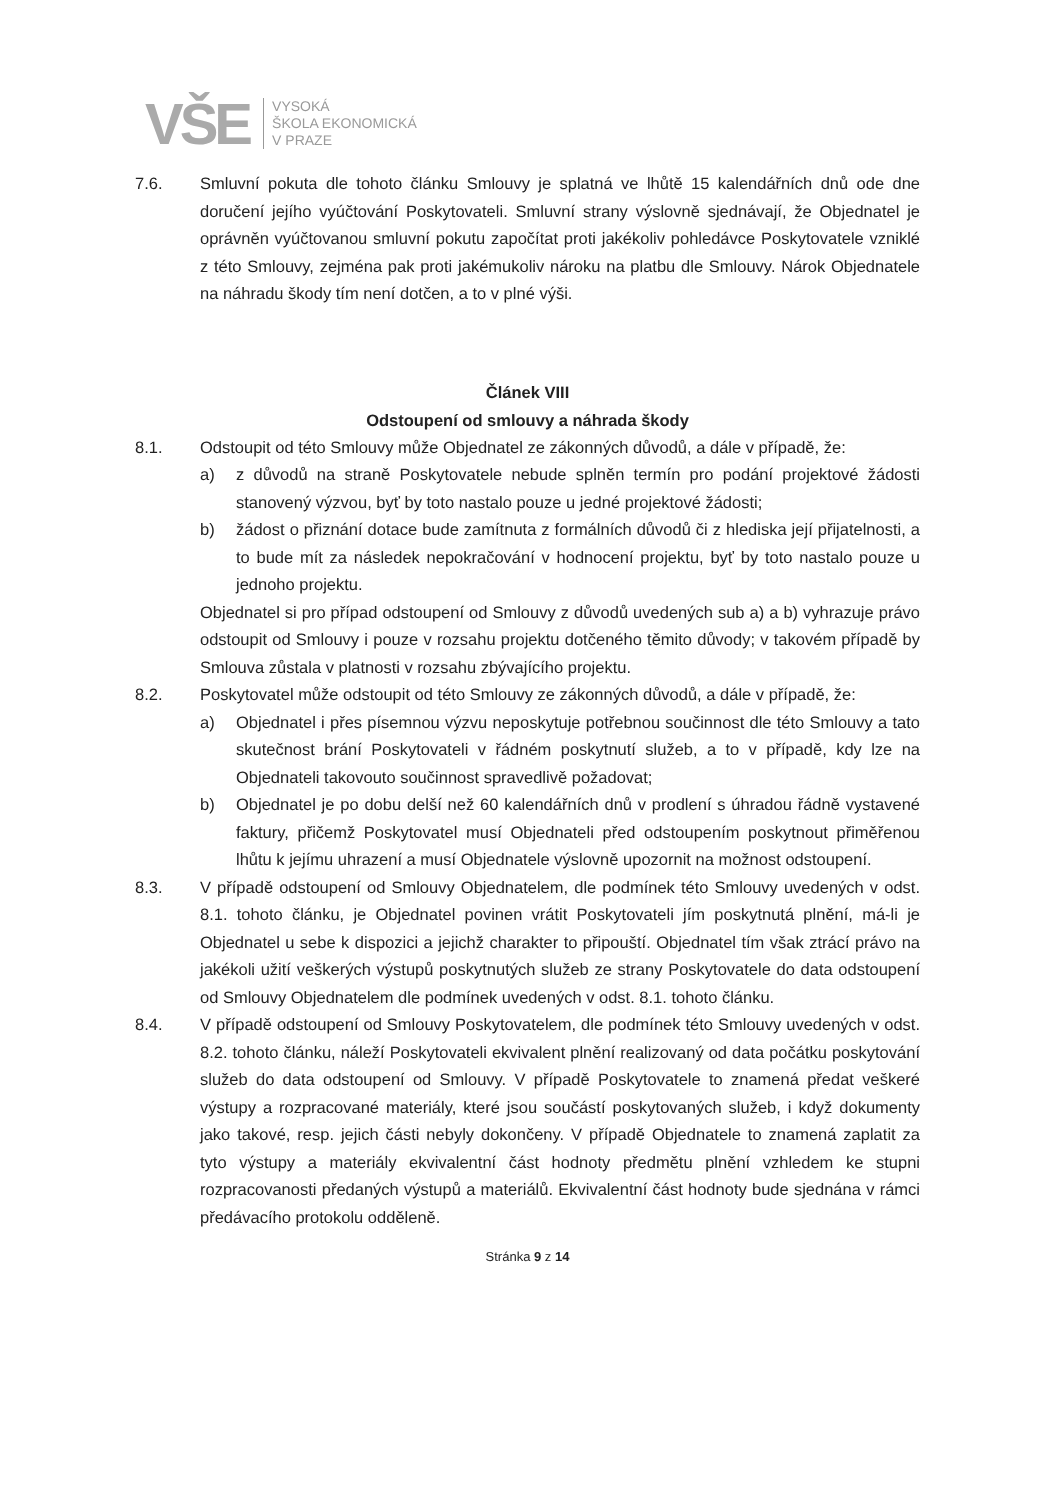VŠE
VYSOKÁ
ŠKOLA EKONOMICKÁ
V PRAZE
7.6. Smluvní pokuta dle tohoto článku Smlouvy je splatná ve lhůtě 15 kalendářních dnů ode dne doručení jejího vyúčtování Poskytovateli. Smluvní strany výslovně sjednávají, že Objednatel je oprávněn vyúčtovanou smluvní pokutu započítat proti jakékoliv pohledávce Poskytovatele vzniklé z této Smlouvy, zejména pak proti jakémukoliv nároku na platbu dle Smlouvy. Nárok Objednatele na náhradu škody tím není dotčen, a to v plné výši.
Článek VIII
Odstoupení od smlouvy a náhrada škody
8.1. Odstoupit od této Smlouvy může Objednatel ze zákonných důvodů, a dále v případě, že:
a) z důvodů na straně Poskytovatele nebude splněn termín pro podání projektové žádosti stanovený výzvou, byť by toto nastalo pouze u jedné projektové žádosti;
b) žádost o přiznání dotace bude zamítnuta z formálních důvodů či z hlediska její přijatelnosti, a to bude mít za následek nepokračování v hodnocení projektu, byť by toto nastalo pouze u jednoho projektu.
Objednatel si pro případ odstoupení od Smlouvy z důvodů uvedených sub a) a b) vyhrazuje právo odstoupit od Smlouvy i pouze v rozsahu projektu dotčeného těmito důvody; v takovém případě by Smlouva zůstala v platnosti v rozsahu zbývajícího projektu.
8.2. Poskytovatel může odstoupit od této Smlouvy ze zákonných důvodů, a dále v případě, že:
a) Objednatel i přes písemnou výzvu neposkytuje potřebnou součinnost dle této Smlouvy a tato skutečnost brání Poskytovateli v řádném poskytnutí služeb, a to v případě, kdy lze na Objednateli takovouto součinnost spravedlivě požadovat;
b) Objednatel je po dobu delší než 60 kalendářních dnů v prodlení s úhradou řádně vystavené faktury, přičemž Poskytovatel musí Objednateli před odstoupením poskytnout přiměřenou lhůtu k jejímu uhrazení a musí Objednatele výslovně upozornit na možnost odstoupení.
8.3. V případě odstoupení od Smlouvy Objednatelem, dle podmínek této Smlouvy uvedených v odst. 8.1. tohoto článku, je Objednatel povinen vrátit Poskytovateli jím poskytnutá plnění, má-li je Objednatel u sebe k dispozici a jejichž charakter to připouští. Objednatel tím však ztrácí právo na jakékoli užití veškerých výstupů poskytnutých služeb ze strany Poskytovatele do data odstoupení od Smlouvy Objednatelem dle podmínek uvedených v odst. 8.1. tohoto článku.
8.4. V případě odstoupení od Smlouvy Poskytovatelem, dle podmínek této Smlouvy uvedených v odst. 8.2. tohoto článku, náleží Poskytovateli ekvivalent plnění realizovaný od data počátku poskytování služeb do data odstoupení od Smlouvy. V případě Poskytovatele to znamená předat veškeré výstupy a rozpracované materiály, které jsou součástí poskytovaných služeb, i když dokumenty jako takové, resp. jejich části nebyly dokončeny. V případě Objednatele to znamená zaplatit za tyto výstupy a materiály ekvivalentní část hodnoty předmětu plnění vzhledem ke stupni rozpracovanosti předaných výstupů a materiálů. Ekvivalentní část hodnoty bude sjednána v rámci předávacího protokolu odděleně.
Stránka 9 z 14